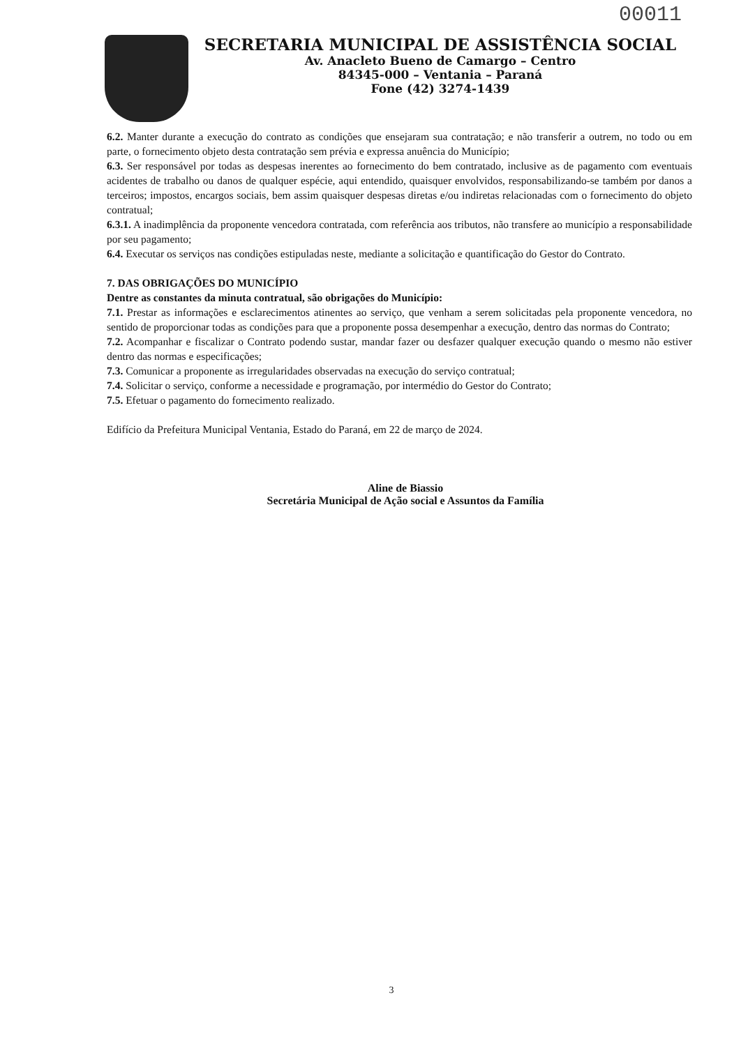00011
SECRETARIA MUNICIPAL DE ASSISTÊNCIA SOCIAL
Av. Anacleto Bueno de Camargo – Centro
84345-000 – Ventania – Paraná
Fone (42) 3274-1439
6.2. Manter durante a execução do contrato as condições que ensejaram sua contratação; e não transferir a outrem, no todo ou em parte, o fornecimento objeto desta contratação sem prévia e expressa anuência do Município;
6.3. Ser responsável por todas as despesas inerentes ao fornecimento do bem contratado, inclusive as de pagamento com eventuais acidentes de trabalho ou danos de qualquer espécie, aqui entendido, quaisquer envolvidos, responsabilizando-se também por danos a terceiros; impostos, encargos sociais, bem assim quaisquer despesas diretas e/ou indiretas relacionadas com o fornecimento do objeto contratual;
6.3.1. A inadimplência da proponente vencedora contratada, com referência aos tributos, não transfere ao município a responsabilidade por seu pagamento;
6.4. Executar os serviços nas condições estipuladas neste, mediante a solicitação e quantificação do Gestor do Contrato.
7. DAS OBRIGAÇÕES DO MUNICÍPIO
Dentre as constantes da minuta contratual, são obrigações do Município:
7.1. Prestar as informações e esclarecimentos atinentes ao serviço, que venham a serem solicitadas pela proponente vencedora, no sentido de proporcionar todas as condições para que a proponente possa desempenhar a execução, dentro das normas do Contrato;
7.2. Acompanhar e fiscalizar o Contrato podendo sustar, mandar fazer ou desfazer qualquer execução quando o mesmo não estiver dentro das normas e especificações;
7.3. Comunicar a proponente as irregularidades observadas na execução do serviço contratual;
7.4. Solicitar o serviço, conforme a necessidade e programação, por intermédio do Gestor do Contrato;
7.5. Efetuar o pagamento do fornecimento realizado.
Edifício da Prefeitura Municipal Ventania, Estado do Paraná, em 22 de março de 2024.
Aline de Biassio
Secretária Municipal de Ação social e Assuntos da Família
3